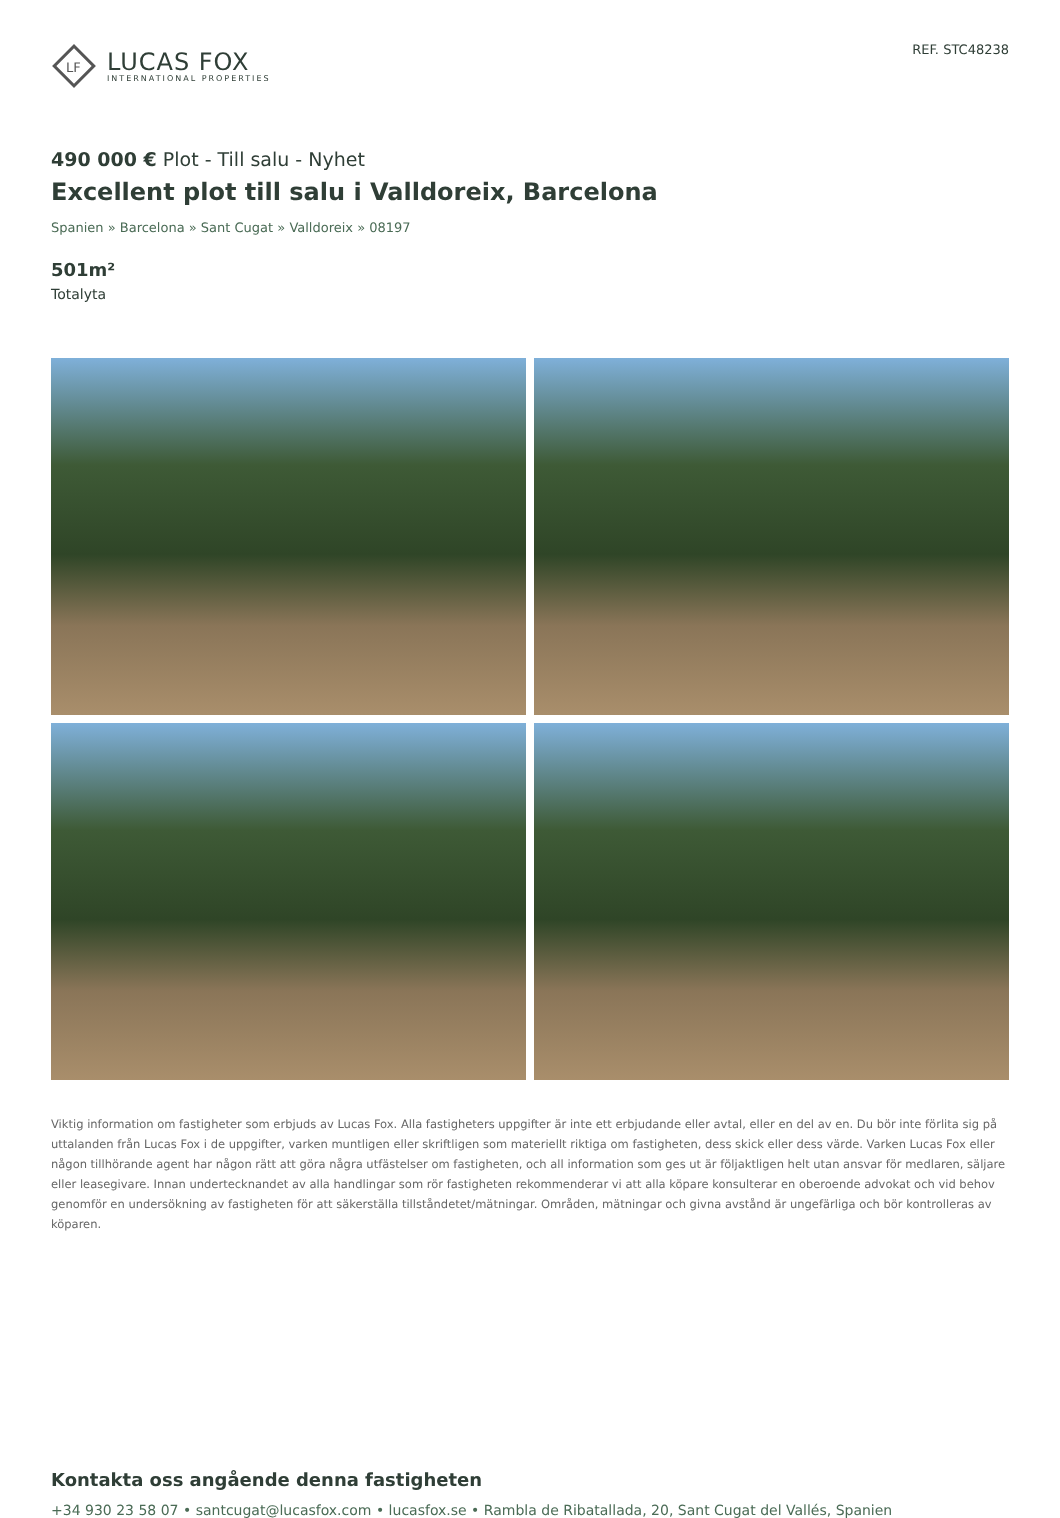LF
LUCAS FOX
INTERNATIONAL PROPERTIES
REF. STC48238
490 000 € Plot - Till salu - Nyhet
Excellent plot till salu i Valldoreix, Barcelona
Spanien » Barcelona » Sant Cugat » Valldoreix » 08197
501m²
Totalyta
Viktig information om fastigheter som erbjuds av Lucas Fox. Alla fastigheters uppgifter är inte ett erbjudande eller avtal, eller en del av en. Du bör inte förlita sig på uttalanden från Lucas Fox i de uppgifter, varken muntligen eller skriftligen som materiellt riktiga om fastigheten, dess skick eller dess värde. Varken Lucas Fox eller någon tillhörande agent har någon rätt att göra några utfästelser om fastigheten, och all information som ges ut är följaktligen helt utan ansvar för medlaren, säljare eller leasegivare. Innan undertecknandet av alla handlingar som rör fastigheten rekommenderar vi att alla köpare konsulterar en oberoende advokat och vid behov genomför en undersökning av fastigheten för att säkerställa tillståndetet/mätningar. Områden, mätningar och givna avstånd är ungefärliga och bör kontrolleras av köparen.
Kontakta oss angående denna fastigheten
+34 930 23 58 07 • santcugat@lucasfox.com • lucasfox.se • Rambla de Ribatallada, 20, Sant Cugat del Vallés, Spanien